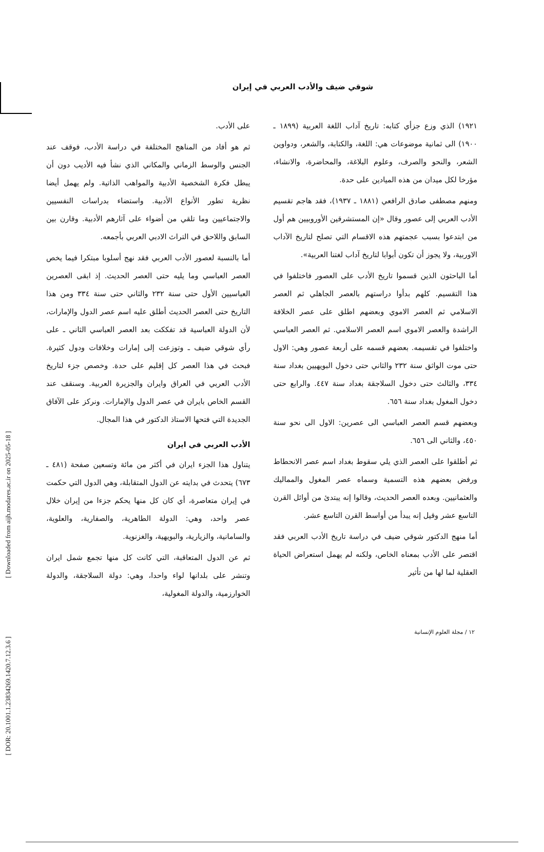[ Downloaded from aijh.modares.ac.ir on 2025-05-18 ]
[ DOR: 20.1001.1.23834269.1420.7.12.3.6 ]
شوقي ضيف والأدب العربي في إيران
١٩٢١) الذي وزع جزأي كتابه: تاريخ آداب اللغة العربية (١٨٩٩ ـ ١٩٠٠) الى ثمانية موضوعات هي: اللغة، والكتابة، والشعر، ودواوين الشعر، والنحو والصرف، وعلوم البلاغة، والمحاضرة، والانشاء، مؤرخا لكل ميدان من هذه الميادين على حدة.
ومنهم مصطفى صادق الرافعي (١٨٨١ ـ ١٩٣٧)، فقد هاجم تقسيم الأدب العربي إلى عصور وقال «إن المستشرقين الأوروبيين هم أول من ابتدعوا بسبب عجمتهم هذه الاقسام التي تصلح لتاريخ الآداب الاوربية، ولا يجوز أن تكون أبوابا لتاريخ آداب لغتنا العربية».
أما الباحثون الذين قسموا تاريخ الأدب على العصور فاختلفوا في هذا التقسيم. كلهم بدأوا دراستهم بالعصر الجاهلي ثم العصر الاسلامي ثم العصر الاموي وبعضهم اطلق على عصر الخلافة الراشدة والعصر الاموي اسم العصر الاسلامي. ثم العصر العباسي واختلفوا في تقسيمه. بعضهم قسمه على أربعة عصور وهي: الاول حتى موت الواثق سنة ٢٣٢ والثاني حتى دخول البويهيين بغداد سنة ٣٣٤، والثالث حتى دخول السلاجقة بغداد سنة ٤٤٧. والرابع حتى دخول المغول بغداد سنة ٦٥٦.
وبعضهم قسم العصر العباسي الى عصرين: الاول الى نحو سنة ٤٥٠، والثاني الى ٦٥٦.
ثم أطلقوا على العصر الذي يلي سقوط بغداد اسم عصر الانحطاط ورفض بعضهم هذه التسمية وسماه عصر المغول والمماليك والعثمانيين. وبعده العصر الحديث، وقالوا إنه يبتدئ من أوائل القرن التاسع عشر وقيل إنه يبدأ من أواسط القرن التاسع عشر.
أما منهج الدكتور شوقي ضيف في دراسة تاريخ الأدب العربي فقد اقتصر على الأدب بمعناه الخاص، ولكنه لم يهمل استعراض الحياة العقلية لما لها من تأثير
على الأدب.
ثم هو أفاد من المناهج المختلفة في دراسة الأدب، فوقف عند الجنس والوسط الزماني والمكاني الذي نشأ فيه الأديب دون أن يبطل فكرة الشخصية الأدبية والمواهب الذاتية. ولم يهمل أيضا نظرية تطور الأنواع الأدبية. واستضاء بدراسات النفسيين والاجتماعيين وما تلقي من أضواء على آثارهم الأدبية. وقارن بين السابق واللاحق في التراث الادبي العربي بأجمعه.
أما بالنسبة لعصور الأدب العربي فقد نهج أسلوبا مبتكرا فيما يخص العصر العباسي وما يليه حتى العصر الحديث. إذ ابقى العصرين العباسيين الأول حتى سنة ٢٣٢ والثاني حتى سنة ٣٣٤ ومن هذا التاريخ حتى العصر الحديث أطلق عليه اسم عصر الدول والإمارات، لأن الدولة العباسية قد تفككت بعد العصر العباسي الثاني ـ على رأي شوقي ضيف ـ وتوزعت إلى إمارات وخلافات ودول كثيرة. فبحث في هذا العصر كل إقليم على حدة. وخصص جزء لتاريخ الأدب العربي في العراق وايران والجزيرة العربية. وسنقف عند القسم الخاص بايران في عصر الدول والإمارات. ونركز على الآفاق الجديدة التي فتحها الاستاذ الدكتور في هذا المجال.
الأدب العربي في ايران
يتناول هذا الجزء ايران في أكثر من مائة وتسعين صفحة (٤٨١ ـ ٦٧٣) يتحدث في بدايته عن الدول المتقابلة، وهي الدول التي حكمت في إيران متعاصرة، أي كان كل منها يحكم جزءا من إيران خلال عصر واحد، وهي: الدولة الطاهرية، والصفارية، والعلوية، والسامانية، والزيارية، والبويهية، والغزنوية.
ثم عن الدول المتعاقبة، التي كانت كل منها تجمع شمل ايران وتنشر على بلدانها لواء واحدا، وهي: دولة السلاجقة، والدولة الخوارزمية، والدولة المغولية،
١٢ / مجلة العلوم الإنسانية